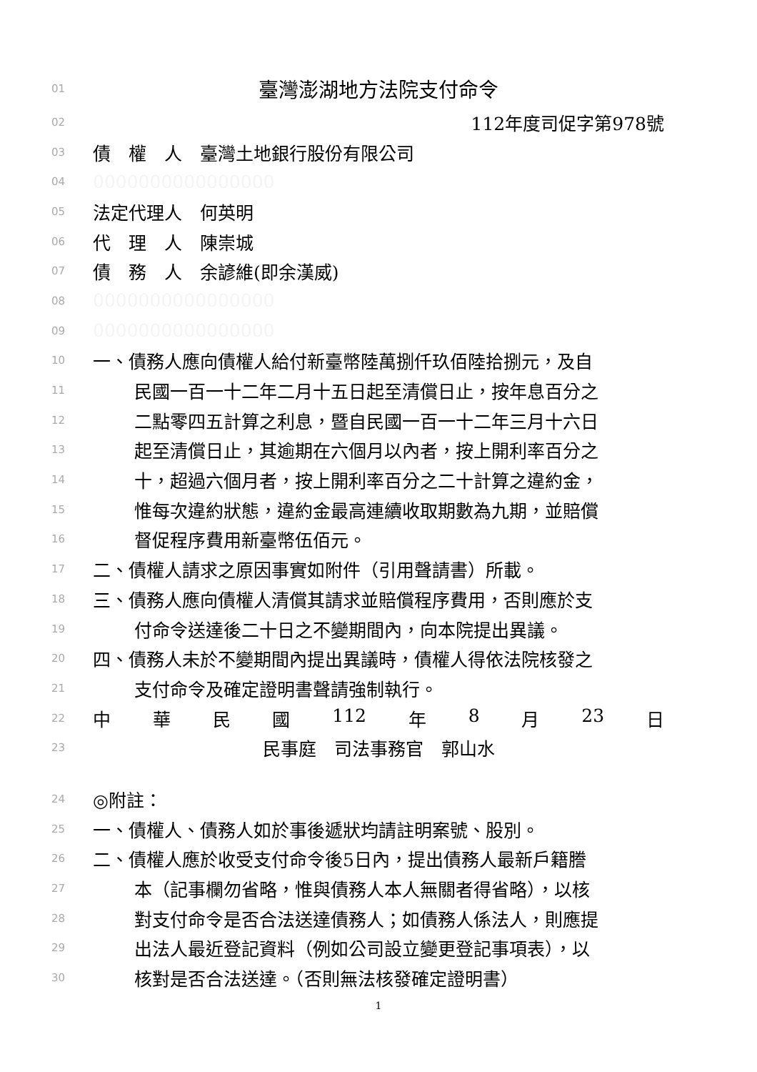01 臺灣澎湖地方法院支付命令
02 112年度司促字第978號
03 債　權　人　臺灣土地銀行股份有限公司
04 0000000000000000
05 法定代理人　何英明
06 代　理　人　陳崇城
07 債　務　人　余諺維(即余漢威)
08 0000000000000000
09 0000000000000000
10 一、債務人應向債權人給付新臺幣陸萬捌仟玖佰陸拾捌元，及自
11 民國一百一十二年二月十五日起至清償日止，按年息百分之
12 二點零四五計算之利息，暨自民國一百一十二年三月十六日
13 起至清償日止，其逾期在六個月以內者，按上開利率百分之
14 十，超過六個月者，按上開利率百分之二十計算之違約金，
15 惟每次違約狀態，違約金最高連續收取期數為九期，並賠償
16 督促程序費用新臺幣伍佰元。
17 二、債權人請求之原因事實如附件（引用聲請書）所載。
18 三、債務人應向債權人清償其請求並賠償程序費用，否則應於支
19 付命令送達後二十日之不變期間內，向本院提出異議。
20 四、債務人未於不變期間內提出異議時，債權人得依法院核發之
21 支付命令及確定證明書聲請強制執行。
22 中 華 民 國 112 年 8 月 23 日
23 民事庭　司法事務官　郭山水
24 ◎附註：
25 一、債權人、債務人如於事後遞狀均請註明案號、股別。
26 二、債權人應於收受支付命令後5日內，提出債務人最新戶籍謄
27 本（記事欄勿省略，惟與債務人本人無關者得省略），以核
28 對支付命令是否合法送達債務人；如債務人係法人，則應提
29 出法人最近登記資料（例如公司設立變更登記事項表），以
30 核對是否合法送達。（否則無法核發確定證明書）
1